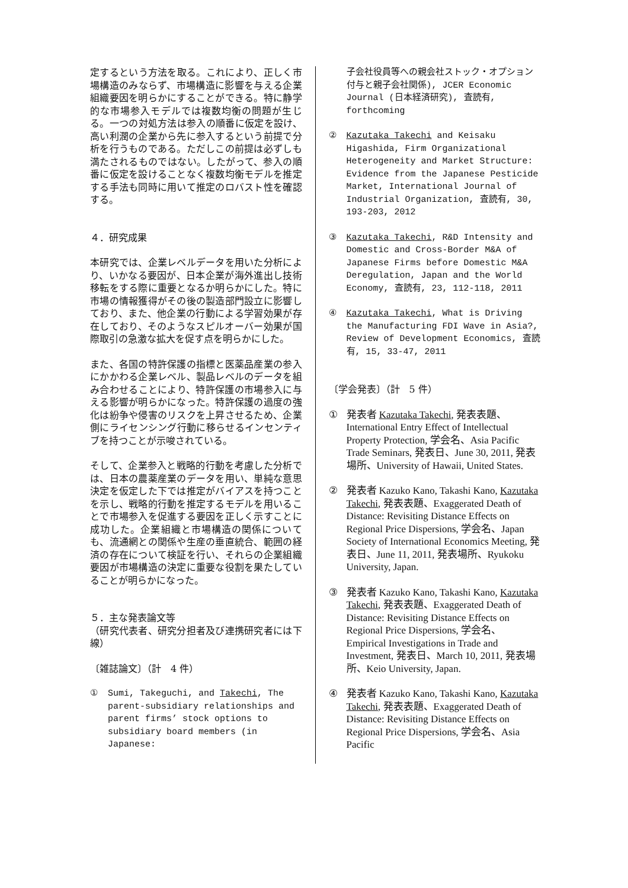定するという方法を取る。これにより、正しく市場構造のみならず、市場構造に影響を与える企業組織要因を明らかにすることができる。特に静学的な市場参入モデルでは複数均衡の問題が生じる。一つの対処方法は参入の順番に仮定を設け、高い利潤の企業から先に参入するという前提で分析を行うものである。ただしこの前提は必ずしも満たされるものではない。したがって、参入の順番に仮定を設けることなく複数均衡モデルを推定する手法も同時に用いて推定のロバスト性を確認する。
４．研究成果
本研究では、企業レベルデータを用いた分析により、いかなる要因が、日本企業が海外進出し技術移転をする際に重要となるか明らかにした。特に市場の情報獲得がその後の製造部門設立に影響しており、また、他企業の行動による学習効果が存在しており、そのようなスピルオーバー効果が国際取引の急激な拡大を促す点を明らかにした。
また、各国の特許保護の指標と医薬品産業の参入にかかわる企業レベル、製品レベルのデータを組み合わせることにより、特許保護の市場参入に与える影響が明らかになった。特許保護の過度の強化は紛争や侵害のリスクを上昇させるため、企業側にライセンシング行動に移らせるインセンティブを持つことが示唆されている。
そして、企業参入と戦略的行動を考慮した分析では、日本の農薬産業のデータを用い、単純な意思決定を仮定した下では推定がバイアスを持つことを示し、戦略的行動を推定するモデルを用いることで市場参入を促進する要因を正しく示すことに成功した。企業組織と市場構造の関係についても、流通網との関係や生産の垂直統合、範囲の経済の存在について検証を行い、それらの企業組織要因が市場構造の決定に重要な役割を果たしていることが明らかになった。
５．主な発表論文等
（研究代表者、研究分担者及び連携研究者には下線）
〔雑誌論文〕（計　4 件）
① Sumi, Takeguchi, and Takechi, The parent-subsidiary relationships and parent firms’ stock options to subsidiary board members (in Japanese:
子会社役員等への親会社ストック・オプション付与と親子会社関係), JCER Economic Journal (日本経済研究), 査読有, forthcoming
② Kazutaka Takechi and Keisaku Higashida, Firm Organizational Heterogeneity and Market Structure: Evidence from the Japanese Pesticide Market, International Journal of Industrial Organization, 査読有, 30, 193-203, 2012
③ Kazutaka Takechi, R&D Intensity and Domestic and Cross-Border M&A of Japanese Firms before Domestic M&A Deregulation, Japan and the World Economy, 査読有, 23, 112-118, 2011
④ Kazutaka Takechi, What is Driving the Manufacturing FDI Wave in Asia?, Review of Development Economics, 査読有, 15, 33-47, 2011
〔学会発表〕（計　5 件）
① 発表者 Kazutaka Takechi, 発表表題、International Entry Effect of Intellectual Property Protection, 学会名、Asia Pacific Trade Seminars, 発表日、June 30, 2011, 発表場所、University of Hawaii, United States.
② 発表者 Kazuko Kano, Takashi Kano, Kazutaka Takechi, 発表表題、Exaggerated Death of Distance: Revisiting Distance Effects on Regional Price Dispersions, 学会名、Japan Society of International Economics Meeting, 発表日、June 11, 2011, 発表場所、Ryukoku University, Japan.
③ 発表者 Kazuko Kano, Takashi Kano, Kazutaka Takechi, 発表表題、Exaggerated Death of Distance: Revisiting Distance Effects on Regional Price Dispersions, 学会名、Empirical Investigations in Trade and Investment, 発表日、March 10, 2011, 発表場所、Keio University, Japan.
④ 発表者 Kazuko Kano, Takashi Kano, Kazutaka Takechi, 発表表題、Exaggerated Death of Distance: Revisiting Distance Effects on Regional Price Dispersions, 学会名、Asia Pacific